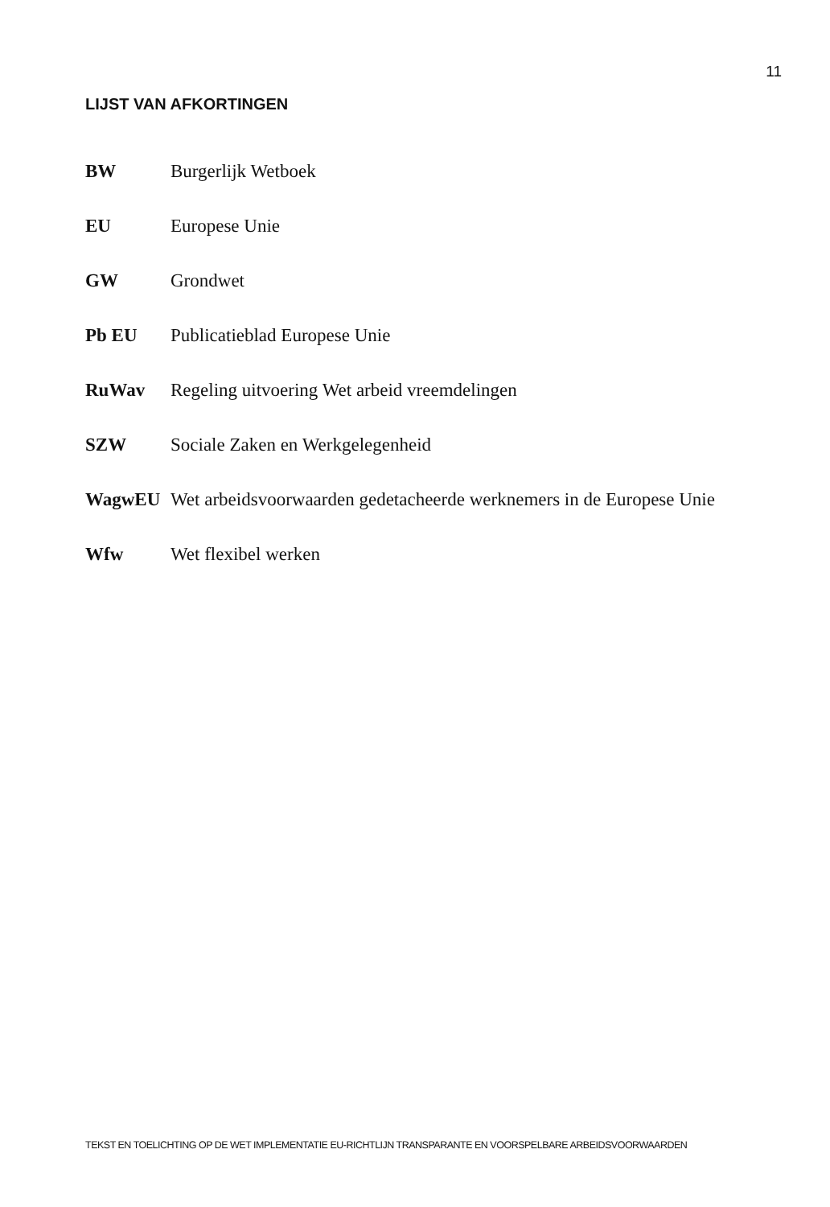11
LIJST VAN AFKORTINGEN
BW Burgerlijk Wetboek
EU Europese Unie
GW Grondwet
Pb EU Publicatieblad Europese Unie
RuWav Regeling uitvoering Wet arbeid vreemdelingen
SZW Sociale Zaken en Werkgelegenheid
WagwEU Wet arbeidsvoorwaarden gedetacheerde werknemers in de Europese Unie
Wfw Wet flexibel werken
TEKST EN TOELICHTING OP DE WET IMPLEMENTATIE EU-RICHTLIJN TRANSPARANTE EN VOORSPELBARE ARBEIDSVOORWAARDEN